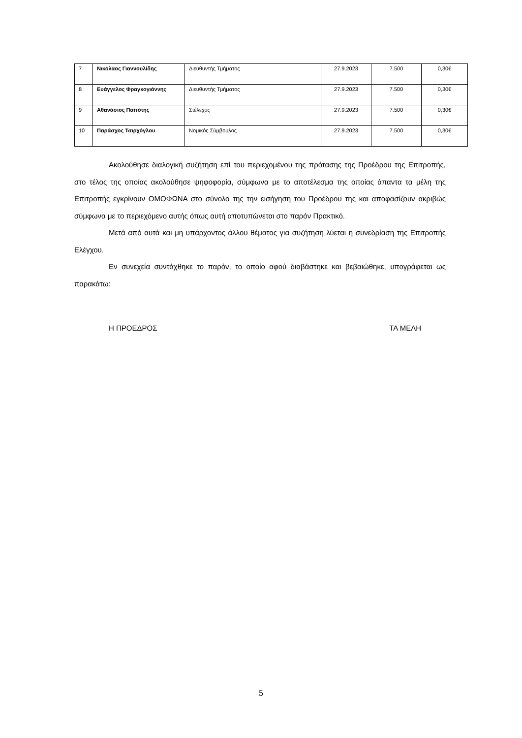| 7 | Νικόλαος Γιαννουλίδης | Διευθυντής Τμήματος | 27.9.2023 | 7.500 | 0,30€ |
| 8 | Ευάγγελος Φραγκογιάννης | Διευθυντής Τμήματος | 27.9.2023 | 7.500 | 0,30€ |
| 9 | Αθανάσιος Παπότης | Στέλεχος | 27.9.2023 | 7.500 | 0,30€ |
| 10 | Παράσχος Τσιρχόγλου | Νομικός Σύμβουλος | 27.9.2023 | 7.500 | 0,30€ |
Ακολούθησε διαλογική συζήτηση επί του περιεχομένου της πρότασης της Προέδρου της Επιτροπής, στο τέλος της οποίας ακολούθησε ψηφοφορία, σύμφωνα με το αποτέλεσμα της οποίας άπαντα τα μέλη της Επιτροπής εγκρίνουν ΟΜΟΦΩΝΑ στο σύνολο της την εισήγηση του Προέδρου της και αποφασίζουν ακριβώς σύμφωνα με το περιεχόμενο αυτής όπως αυτή αποτυπώνεται στο παρόν Πρακτικό.
Μετά από αυτά και μη υπάρχοντος άλλου θέματος για συζήτηση λύεται η συνεδρίαση της Επιτροπής Ελέγχου.
Εν συνεχεία συντάχθηκε το παρόν, το οποίο αφού διαβάστηκε και βεβαιώθηκε, υπογράφεται ως παρακάτω:
Η ΠΡΟΕΔΡΟΣ ΤΑ ΜΕΛΗ
5